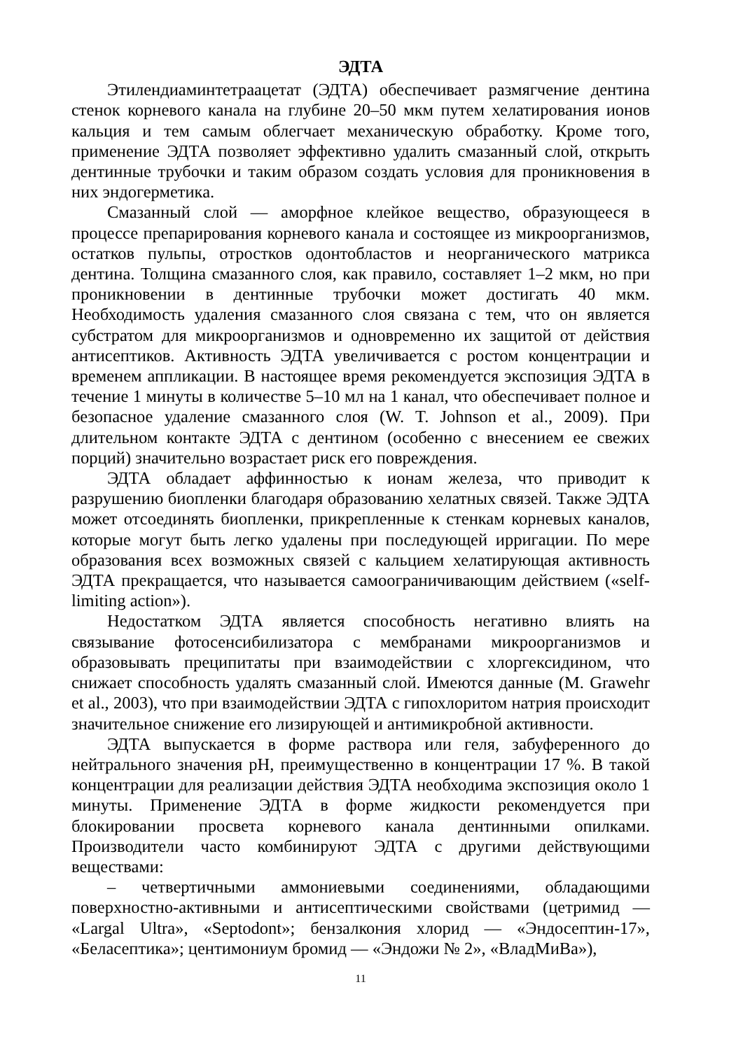ЭДТА
Этилендиаминтетраацетат (ЭДТА) обеспечивает размягчение дентина стенок корневого канала на глубине 20–50 мкм путем хелатирования ионов кальция и тем самым облегчает механическую обработку. Кроме того, применение ЭДТА позволяет эффективно удалить смазанный слой, открыть дентинные трубочки и таким образом создать условия для проникновения в них эндогерметика.
Смазанный слой — аморфное клейкое вещество, образующееся в процессе препарирования корневого канала и состоящее из микроорганизмов, остатков пульпы, отростков одонтобластов и неорганического матрикса дентина. Толщина смазанного слоя, как правило, составляет 1–2 мкм, но при проникновении в дентинные трубочки может достигать 40 мкм. Необходимость удаления смазанного слоя связана с тем, что он является субстратом для микроорганизмов и одновременно их защитой от действия антисептиков. Активность ЭДТА увеличивается с ростом концентрации и временем аппликации. В настоящее время рекомендуется экспозиция ЭДТА в течение 1 минуты в количестве 5–10 мл на 1 канал, что обеспечивает полное и безопасное удаление смазанного слоя (W. T. Johnson et al., 2009). При длительном контакте ЭДТА с дентином (особенно с внесением ее свежих порций) значительно возрастает риск его повреждения.
ЭДТА обладает аффинностью к ионам железа, что приводит к разрушению биопленки благодаря образованию хелатных связей. Также ЭДТА может отсоединять биопленки, прикрепленные к стенкам корневых каналов, которые могут быть легко удалены при последующей ирригации. По мере образования всех возможных связей с кальцием хелатирующая активность ЭДТА прекращается, что называется самоограничивающим действием («self-limiting action»).
Недостатком ЭДТА является способность негативно влиять на связывание фотосенсибилизатора с мембранами микроорганизмов и образовывать преципитаты при взаимодействии с хлоргексидином, что снижает способность удалять смазанный слой. Имеются данные (M. Grawehr et al., 2003), что при взаимодействии ЭДТА с гипохлоритом натрия происходит значительное снижение его лизирующей и антимикробной активности.
ЭДТА выпускается в форме раствора или геля, забуференного до нейтрального значения pH, преимущественно в концентрации 17 %. В такой концентрации для реализации действия ЭДТА необходима экспозиция около 1 минуты. Применение ЭДТА в форме жидкости рекомендуется при блокировании просвета корневого канала дентинными опилками. Производители часто комбинируют ЭДТА с другими действующими веществами:
– четвертичными аммониевыми соединениями, обладающими поверхностно-активными и антисептическими свойствами (цетримид — «Largal Ultra», «Septodont»; бензалкония хлорид — «Эндосептин-17», «Беласептика»; центимониум бромид — «Эндожи № 2», «ВладМиВа»),
11